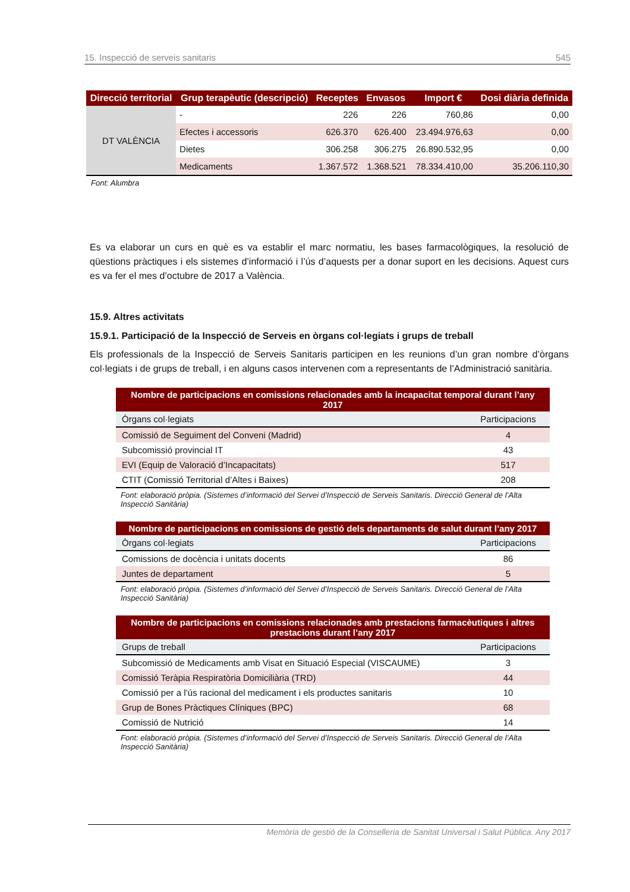15. Inspecció de serveis sanitaris 545
| Direcció territorial | Grup terapèutic (descripció) | Receptes | Envasos | Import € | Dosi diària definida |
| --- | --- | --- | --- | --- | --- |
| DT VALÈNCIA | - | 226 | 226 | 760,86 | 0,00 |
| | Efectes i accessoris | 626.370 | 626.400 | 23.494.976,63 | 0,00 |
| | Dietes | 306.258 | 306.275 | 26.890.532,95 | 0,00 |
| | Medicaments | 1.367.572 | 1.368.521 | 78.334.410,00 | 35.206.110,30 |
Font: Alumbra
Es va elaborar un curs en què es va establir el marc normatiu, les bases farmacològiques, la resolució de qüestions pràctiques i els sistemes d’informació i l’ús d’aquests per a donar suport en les decisions. Aquest curs es va fer el mes d’octubre de 2017 a València.
15.9. Altres activitats
15.9.1. Participació de la Inspecció de Serveis en òrgans col·legiats i grups de treball
Els professionals de la Inspecció de Serveis Sanitaris participen en les reunions d’un gran nombre d’òrgans col·legiats i de grups de treball, i en alguns casos intervenen com a representants de l’Administració sanitària.
| Nombre de participacions en comissions relacionades amb la incapacitat temporal durant l’any 2017 | |
| --- | --- |
| Òrgans col·legiats | Participacions |
| Comissió de Seguiment del Conveni (Madrid) | 4 |
| Subcomissió provincial IT | 43 |
| EVI (Equip de Valoració d’Incapacitats) | 517 |
| CTIT (Comissió Territorial d’Altes i Baixes) | 208 |
Font: elaboració pròpia. (Sistemes d’informació del Servei d’Inspecció de Serveis Sanitaris. Direcció General de l’Alta Inspecció Sanitària)
| Nombre de participacions en comissions de gestió dels departaments de salut durant l’any 2017 | |
| --- | --- |
| Òrgans col·legiats | Participacions |
| Comissions de docència i unitats docents | 86 |
| Juntes de departament | 5 |
Font: elaboració pròpia. (Sistemes d’informació del Servei d’Inspecció de Serveis Sanitaris. Direcció General de l’Alta Inspecció Sanitària)
| Nombre de participacions en comissions relacionades amb prestacions farmacèutiques i altres prestacions durant l’any 2017 | |
| --- | --- |
| Grups de treball | Participacions |
| Subcomissió de Medicaments amb Visat en Situació Especial (VISCAUME) | 3 |
| Comissió Teràpia Respiratòria Domiciliària (TRD) | 44 |
| Comissió per a l’ús racional del medicament i els productes sanitaris | 10 |
| Grup de Bones Pràctiques Clíniques (BPC) | 68 |
| Comissió de Nutrició | 14 |
Font: elaboració pròpia. (Sistemes d’informació del Servei d’Inspecció de Serveis Sanitaris. Direcció General de l’Alta Inspecció Sanitària)
Memòria de gestió de la Conselleria de Sanitat Universal i Salut Pública. Any 2017